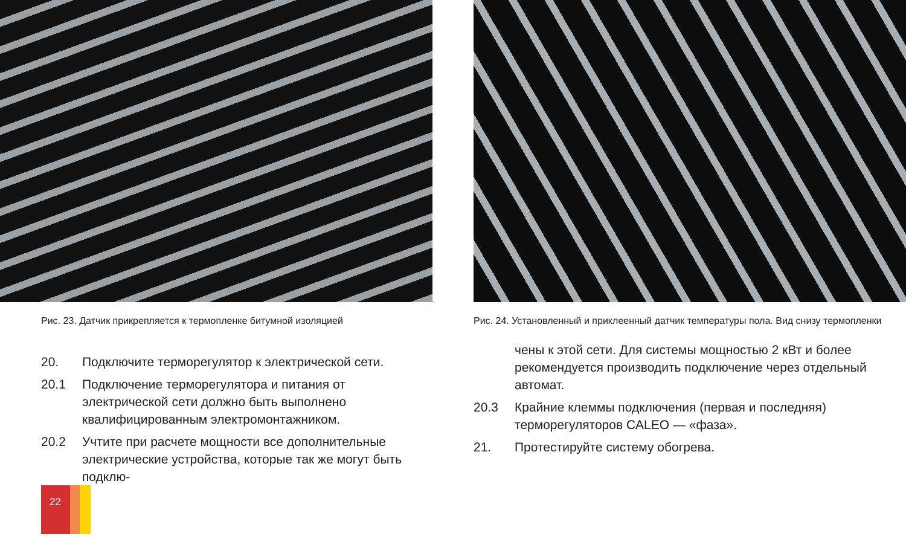Рис. 23. Датчик прикрепляется к термопленке битумной изоляцией
20. Подключите терморегулятор к электрической сети.
20.1 Подключение терморегулятора и питания от электрической сети должно быть выполнено квалифицированным электромонтажником.
20.2 Учтите при расчете мощности все дополнительные электрические устройства, которые так же могут быть подклю-
Рис. 24. Установленный и приклеенный датчик температуры пола. Вид снизу термопленки
чены к этой сети. Для системы мощностью 2 кВт и более рекомендуется производить подключение через отдельный автомат.
20.3 Крайние клеммы подключения (первая и последняя) терморегуляторов CALEO — «фаза».
21. Протестируйте систему обогрева.
22